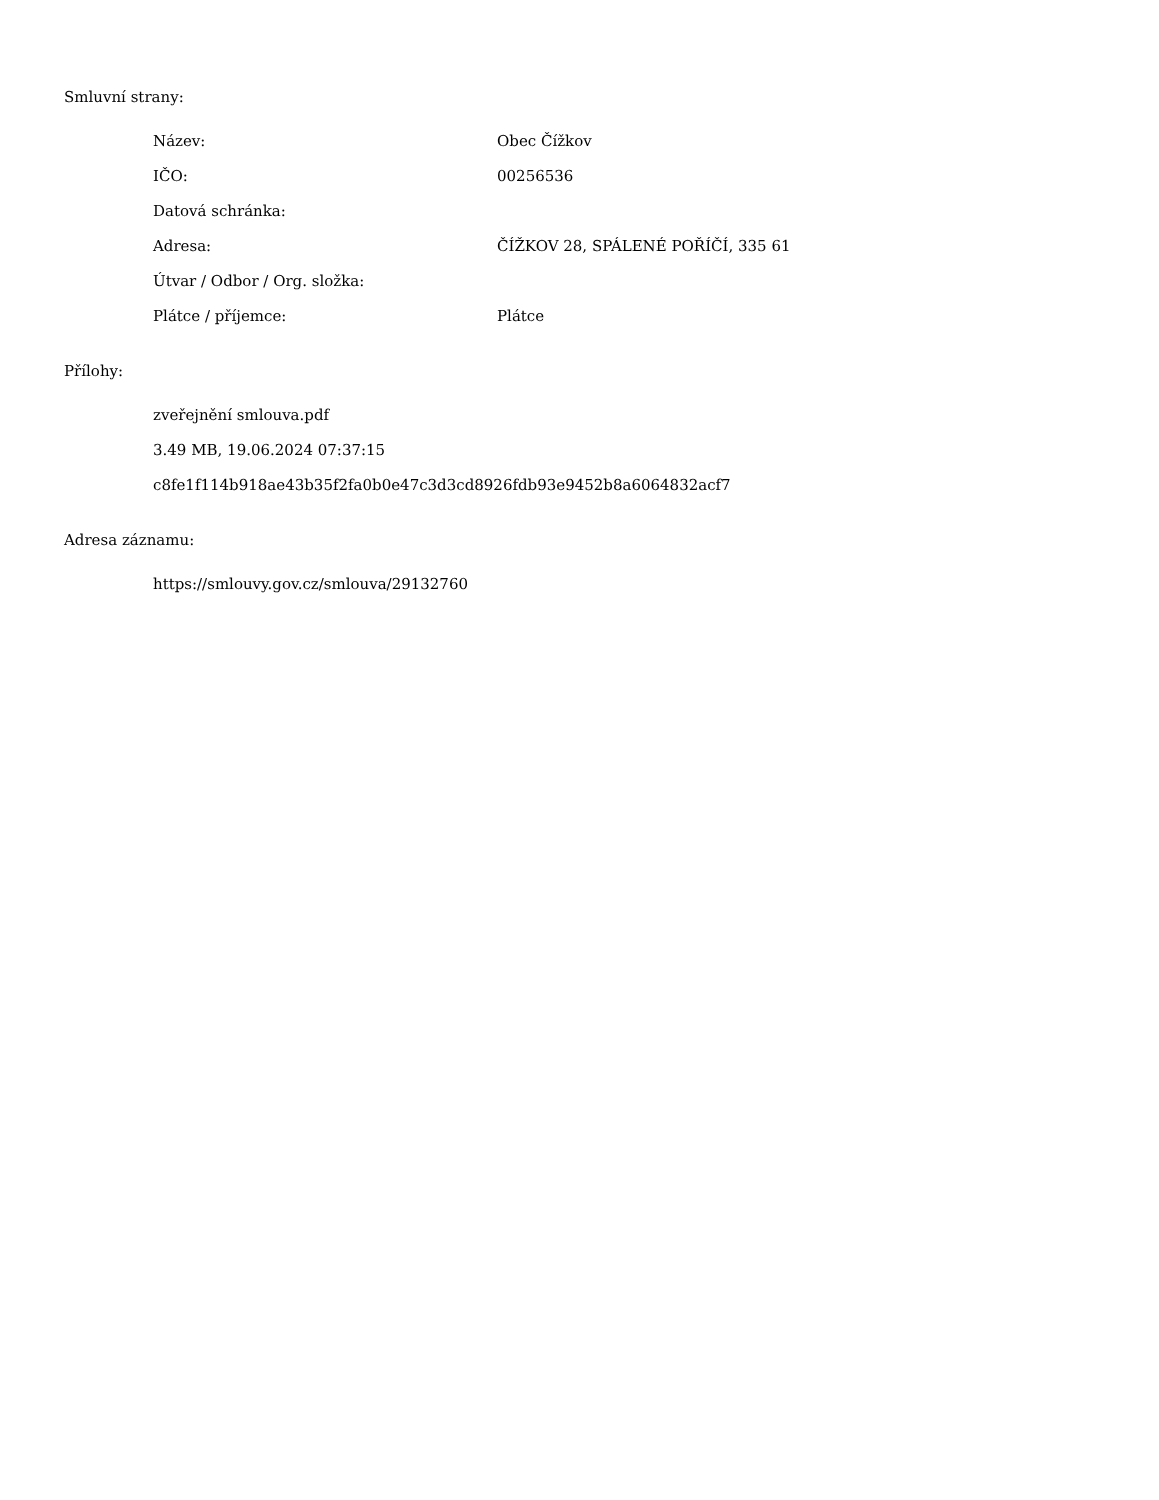Smluvní strany:
| Název: | Obec Čížkov |
| IČO: | 00256536 |
| Datová schránka: | |
| Adresa: | ČÍŽKOV 28, SPÁLENÉ POŘÍČÍ, 335 61 |
| Útvar / Odbor / Org. složka: | |
| Plátce / příjemce: | Plátce |
Přílohy:
zveřejnění smlouva.pdf
3.49 MB, 19.06.2024 07:37:15
c8fe1f114b918ae43b35f2fa0b0e47c3d3cd8926fdb93e9452b8a6064832acf7
Adresa záznamu:
https://smlouvy.gov.cz/smlouva/29132760